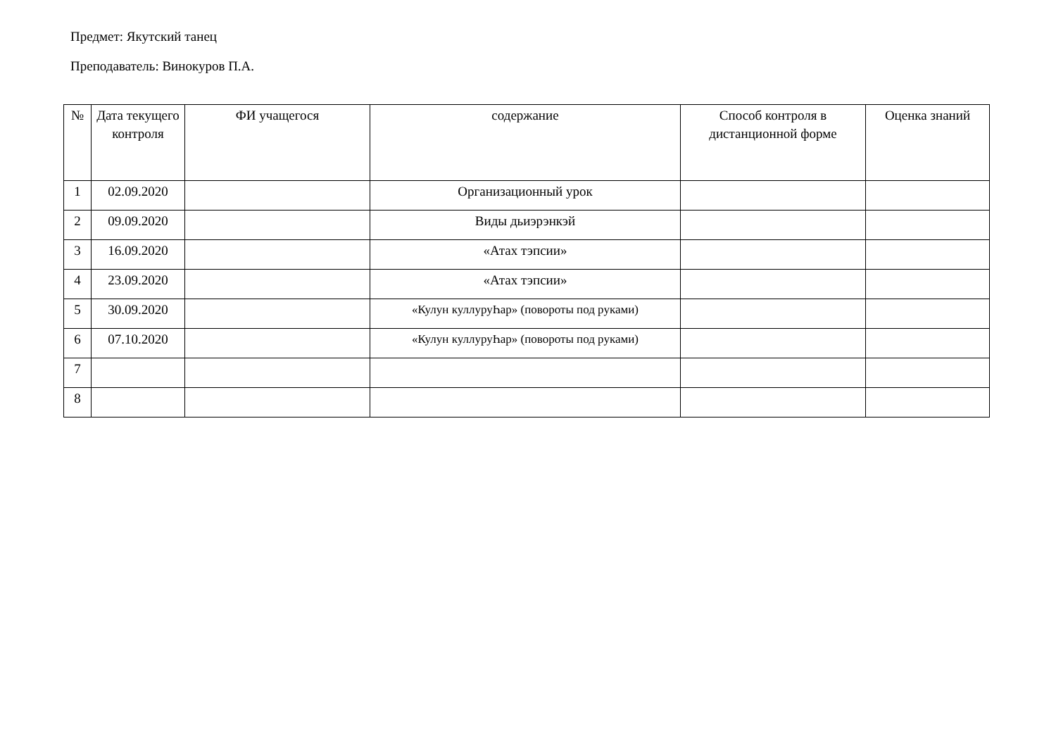Предмет: Якутский танец
Преподаватель: Винокуров П.А.
| № | Дата текущего контроля | ФИ учащегося | содержание | Способ контроля в дистанционной форме | Оценка знаний |
| --- | --- | --- | --- | --- | --- |
| 1 | 02.09.2020 | | Организационный урок | | |
| 2 | 09.09.2020 | | Виды дьиэрэнкэй | | |
| 3 | 16.09.2020 | | «Атах тэпсии» | | |
| 4 | 23.09.2020 | | «Атах тэпсии» | | |
| 5 | 30.09.2020 | | «Кулун куллуруҺар» (повороты под руками) | | |
| 6 | 07.10.2020 | | «Кулун куллуруҺар» (повороты под руками) | | |
| 7 | | | | | |
| 8 | | | | | |